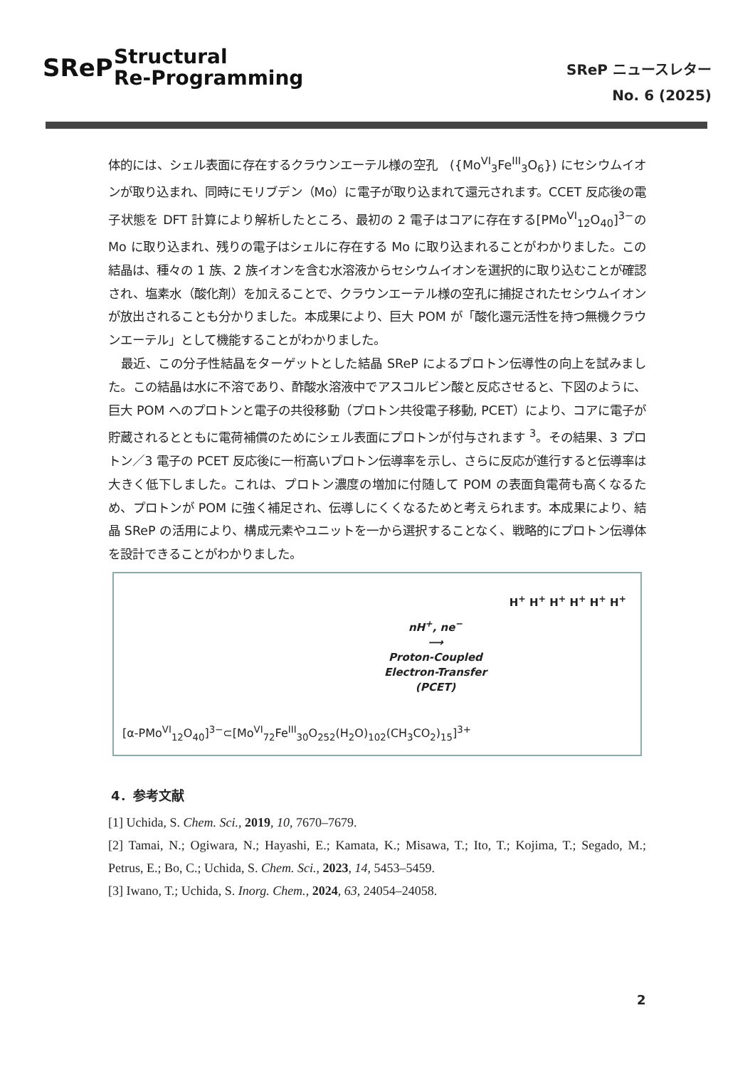SReP
Structural
Re-Programming
SReP ニュースレター
No. 6 (2025)
体的には、シェル表面に存在するクラウンエーテル様の空孔　({Mo<sup>VI</sup><sub>3</sub>Fe<sup>III</sup><sub>3</sub>O<sub>6</sub>}) にセシウムイオンが取り込まれ、同時にモリブデン（Mo）に電子が取り込まれて還元されます。CCET 反応後の電子状態を DFT 計算により解析したところ、最初の 2 電子はコアに存在する[PMo<sup>VI</sup><sub>12</sub>O<sub>40</sub>]<sup>3−</sup>の Mo に取り込まれ、残りの電子はシェルに存在する Mo に取り込まれることがわかりました。この結晶は、種々の 1 族、2 族イオンを含む水溶液からセシウムイオンを選択的に取り込むことが確認され、塩素水（酸化剤）を加えることで、クラウンエーテル様の空孔に捕捉されたセシウムイオンが放出されることも分かりました。本成果により、巨大 POM が「酸化還元活性を持つ無機クラウンエーテル」として機能することがわかりました。
　最近、この分子性結晶をターゲットとした結晶 SReP によるプロトン伝導性の向上を試みました。この結晶は水に不溶であり、酢酸水溶液中でアスコルビン酸と反応させると、下図のように、巨大 POM へのプロトンと電子の共役移動（プロトン共役電子移動, PCET）により、コアに電子が貯蔵されるとともに電荷補償のためにシェル表面にプロトンが付与されます <sup>3</sup>。その結果、3 プロトン／3 電子の PCET 反応後に一桁高いプロトン伝導率を示し、さらに反応が進行すると伝導率は大きく低下しました。これは、プロトン濃度の増加に付随して POM の表面負電荷も高くなるため、プロトンが POM に強く補足され、伝導しにくくなるためと考えられます。本成果により、結晶 SReP の活用により、構成元素やユニットを一から選択することなく、戦略的にプロトン伝導体を設計できることがわかりました。
nH<sup>+</sup>, ne<sup>−</sup>
⟶
Proton-Coupled
Electron-Transfer
(PCET)
H<sup>+</sup> H<sup>+</sup> H<sup>+</sup> H<sup>+</sup> H<sup>+</sup> H<sup>+</sup>
[α-PMo<sup>VI</sup><sub>12</sub>O<sub>40</sub>]<sup>3−</sup>⊂[Mo<sup>VI</sup><sub>72</sub>Fe<sup>III</sup><sub>30</sub>O<sub>252</sub>(H<sub>2</sub>O)<sub>102</sub>(CH<sub>3</sub>CO<sub>2</sub>)<sub>15</sub>]<sup>3+</sup>
4．参考文献
[1] Uchida, S. Chem. Sci., 2019, 10, 7670–7679.
[2] Tamai, N.; Ogiwara, N.; Hayashi, E.; Kamata, K.; Misawa, T.; Ito, T.; Kojima, T.; Segado, M.; Petrus, E.; Bo, C.; Uchida, S. Chem. Sci., 2023, 14, 5453–5459.
[3] Iwano, T.; Uchida, S. Inorg. Chem., 2024, 63, 24054–24058.
2